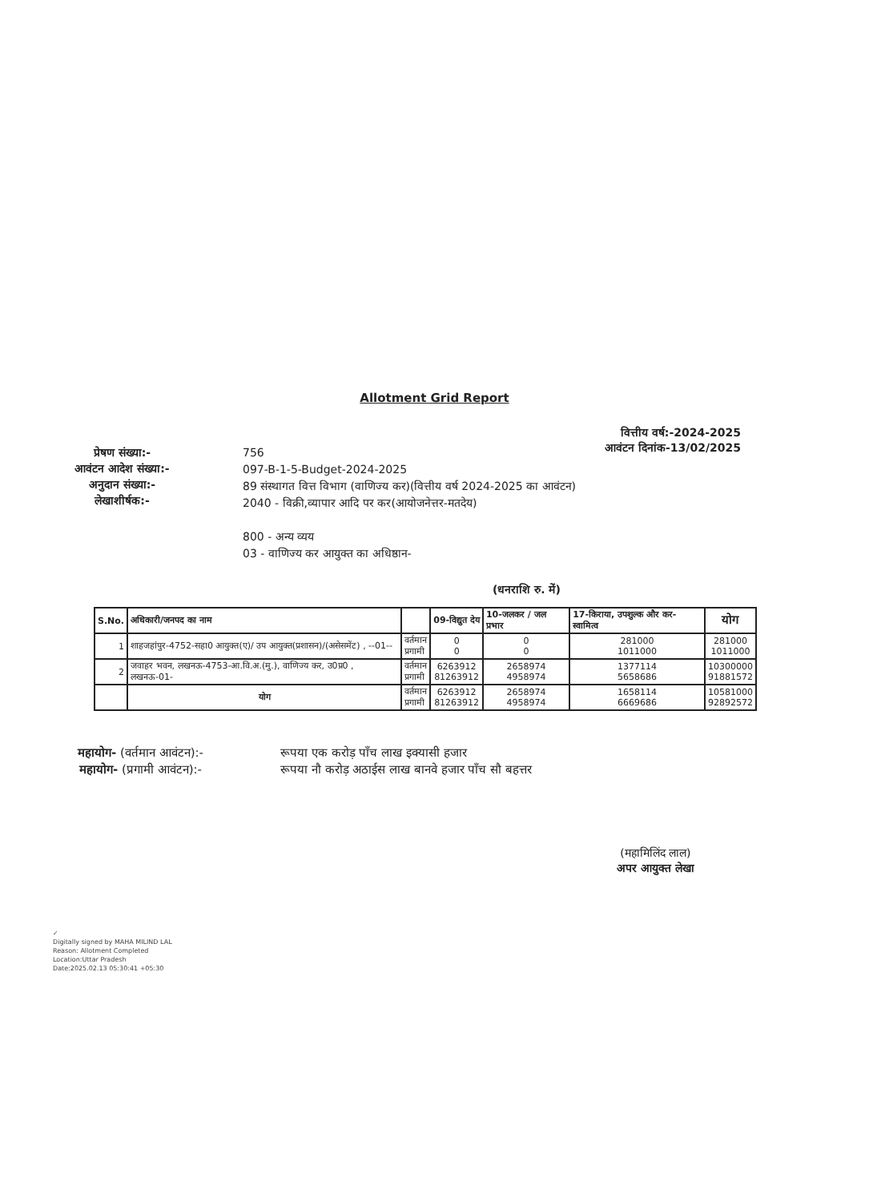Allotment Grid Report
वित्तीय वर्ष:-2024-2025
आवंटन दिनांक-13/02/2025
प्रेषण संख्या:-
आवंटन आदेश संख्या:-
अनुदान संख्या:-
लेखाशीर्षक:-
756
097-B-1-5-Budget-2024-2025
89 संस्थागत वित्त विभाग (वाणिज्य कर)(वित्तीय वर्ष 2024-2025 का आवंटन)
2040 - विक्री,व्यापार आदि पर कर(आयोजनेत्तर-मतदेय)
800 - अन्य व्यय
03 - वाणिज्य कर आयुक्त का अधिष्ठान-
(धनराशि रु. में)
| S.No. | अधिकारी/जनपद का नाम | | 09-विद्युत देय | 10-जलकर / जल प्रभार | 17-किराया, उपशुल्क और कर-स्वामित्व | योग |
| --- | --- | --- | --- | --- | --- | --- |
| 1 | शाहजहांपुर-4752-सहा0 आयुक्त(ए)/ उप आयुक्त(प्रशासन)/(असेसमेंट) , --01-- | वर्तमान प्रगामी | 0 0 | 0 0 | 281000 1011000 | 281000 1011000 |
| 2 | जवाहर भवन, लखनऊ-4753-आ.वि.अ.(मु.), वाणिज्य कर, उ0प्र0 , लखनऊ-01- | वर्तमान प्रगामी | 6263912 81263912 | 2658974 4958974 | 1377114 5658686 | 10300000 91881572 |
| | योग | वर्तमान प्रगामी | 6263912 81263912 | 2658974 4958974 | 1658114 6669686 | 10581000 92892572 |
महायोग- (वर्तमान आवंटन):-
महायोग- (प्रगामी आवंटन):-
रूपया एक करोड़ पाँच लाख इक्यासी हजार
रूपया नौ करोड़ अठाईस लाख बानवे हजार पाँच सौ बहत्तर
(महामिलिंद लाल)
अपर आयुक्त लेखा
✓
Digitally signed by MAHA MILIND LAL
Reason: Allotment Completed
Location:Uttar Pradesh
Date:2025.02.13 05:30:41 +05:30